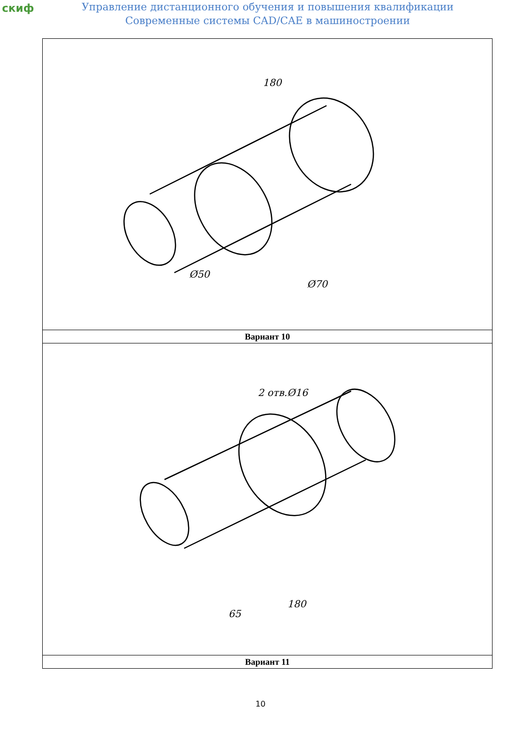скиф
Управление дистанционного обучения и повышения квалификации
Современные системы CAD/CAE в машиностроении
| 180 Ø50 Ø70 |
| Вариант 10 |
| 2 отв.Ø16 180 65 |
| Вариант 11 |
10